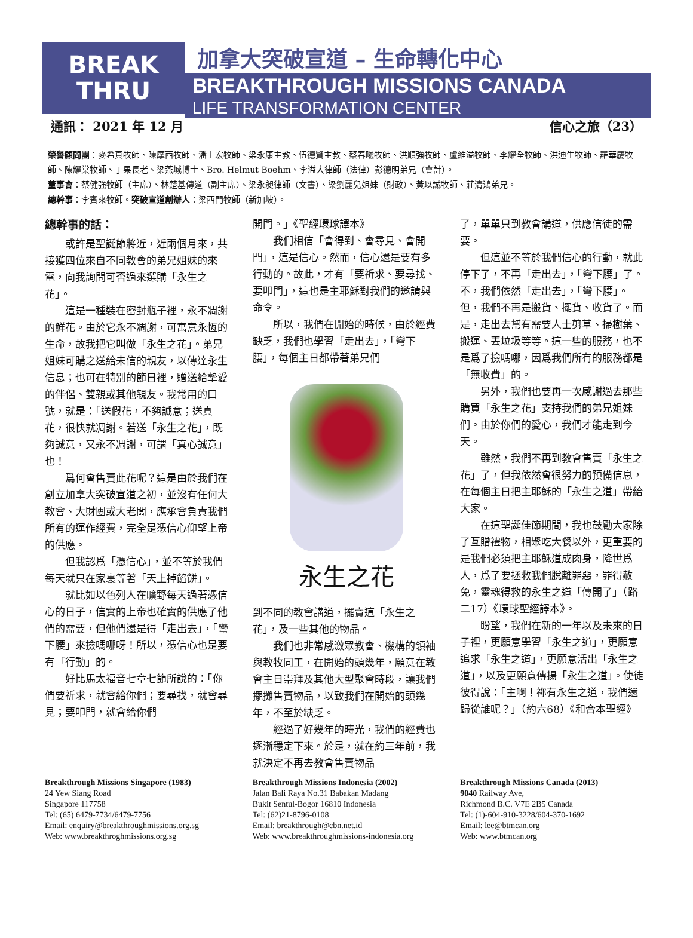BREAK
THRU
加拿大突破宣道 – 生命轉化中心
BREAKTHROUGH MISSIONS CANADA
LIFE TRANSFORMATION CENTER
通訊： 2021 年 12 月 信心之旅（23）
榮譽顧問團：麥希真牧師、陳摩西牧師、潘士宏牧師、梁永康主教、伍德賢主教、蔡春曦牧師、洪順強牧師、盧維溢牧師、李耀全牧師、洪迪生牧師、羅華慶牧師、陳耀棠牧師、丁果長老、梁燕城博士、Bro. Helmut Boehm、李溢大律師（法律）彭德明弟兄（會計）。
董事會：蔡健強牧師（主席）、林楚基傳道（副主席）、梁永昶律師（文書）、梁劉麗兒姐妹（財政）、黃以誠牧師、莊清鴻弟兄。
總幹事：李賓來牧師。突破宣道創辦人：梁西門牧師（新加坡）。
總幹事的話：
或許是聖誕節將近，近兩個月來，共接獲四位來自不同教會的弟兄姐妹的來電，向我詢問可否過來選購「永生之花」。
這是一種裝在密封瓶子裡，永不凋謝的鮮花。由於它永不凋謝，可寓意永恆的生命，故我把它叫做「永生之花」。弟兄姐妹可購之送給未信的親友，以傳達永生信息；也可在特別的節日裡，贈送給摯愛的伴侶、雙親或其他親友。我常用的口號，就是：「送假花，不夠誠意；送真花，很快就凋謝。若送「永生之花」，既夠誠意，又永不凋謝，可謂「真心誠意」也！
爲何會售賣此花呢？這是由於我們在創立加拿大突破宣道之初，並沒有任何大教會、大財團或大老闆，應承會負責我們所有的運作經費，完全是憑信心仰望上帝的供應。
但我認爲「憑信心」，並不等於我們每天就只在家裏等著「天上掉餡餅」。
就比如以色列人在曠野每天過著憑信心的日子，信實的上帝也確實的供應了他們的需要，但他們還是得「走出去」，「彎下腰」來撿嗎哪呀！所以，憑信心也是要有「行動」的。
好比馬太福音七章七節所說的：「你們要祈求，就會給你們；要尋找，就會尋見；要叩門，就會給你們
開門。」《聖經環球譯本》
我們相信「會得到、會尋見、會開門」，這是信心。然而，信心還是要有多行動的。故此，才有「要祈求、要尋找、要叩門」，這也是主耶穌對我們的邀請與命令。
所以，我們在開始的時候，由於經費缺乏，我們也學習「走出去」，「彎下腰」，每個主日都帶著弟兄們
永生之花
到不同的教會講道，擺賣這「永生之花」，及一些其他的物品。
我們也非常感激眾教會、機構的領袖與教牧同工，在開始的頭幾年，願意在教會主日崇拜及其他大型聚會時段，讓我們擺攤售賣物品，以致我們在開始的頭幾年，不至於缺乏。
經過了好幾年的時光，我們的經費也逐漸穩定下來。於是，就在約三年前，我就決定不再去教會售賣物品
了，單單只到教會講道，供應信徒的需要。
但這並不等於我們信心的行動，就此停下了，不再「走出去」，「彎下腰」了。不，我們依然「走出去」，「彎下腰」。但，我們不再是搬貨、擺貨、收貨了。而是，走出去幫有需要人士剪草、掃樹葉、搬運、丟垃圾等等。這一些的服務，也不是爲了撿嗎哪，因爲我們所有的服務都是「無收費」的。
另外，我們也要再一次感謝過去那些購買「永生之花」支持我們的弟兄姐妹們。由於你們的愛心，我們才能走到今天。
雖然，我們不再到教會售賣「永生之花」了，但我依然會很努力的預備信息，在每個主日把主耶穌的「永生之道」帶給大家。
在這聖誕佳節期間，我也鼓勵大家除了互贈禮物，相聚吃大餐以外，更重要的是我們必須把主耶穌道成肉身，降世爲人，爲了要拯救我們脫離罪惡，罪得赦免，靈魂得救的永生之道「傳開了」（路二17）《環球聖經譯本》。
盼望，我們在新的一年以及未來的日子裡，更願意學習「永生之道」，更願意追求「永生之道」，更願意活出「永生之道」，以及更願意傳揚「永生之道」。使徒彼得說：「主啊！祢有永生之道，我們還歸從誰呢？」（約六68）《和合本聖經》
Breakthrough Missions Singapore (1983)
24 Yew Siang Road
Singapore 117758
Tel: (65) 6479-7734/6479-7756
Email: enquiry@breakthroughmissions.org.sg
Web: www.breakthroghmissions.org.sg
Breakthrough Missions Indonesia (2002)
Jalan Bali Raya No.31 Babakan Madang
Bukit Sentul-Bogor 16810 Indonesia
Tel: (62)21-8796-0108
Email: breakthrough@cbn.net.id
Web: www.breakthroughmissions-indonesia.org
Breakthrough Missions Canada (2013)
9040 Railway Ave,
Richmond B.C. V7E 2B5 Canada
Tel: (1)-604-910-3228/604-370-1692
Email: lee@btmcan.org
Web: www.btmcan.org